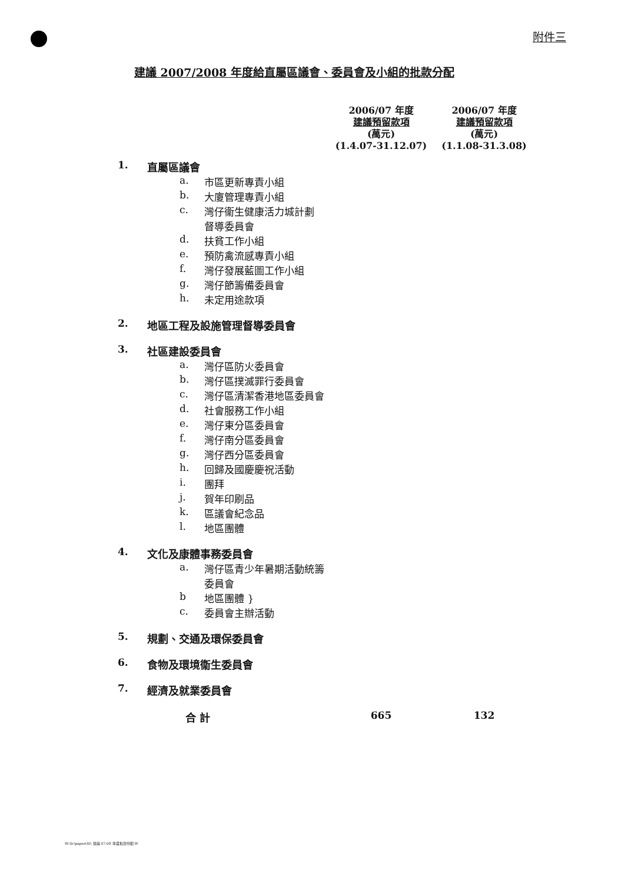附件三
建議 2007/2008 年度給直屬區議會、委員會及小組的批款分配
| | | | 2006/07 年度 建議預留款項 (萬元) (1.4.07-31.12.07) | 2006/07 年度 建議預留款項 (萬元) (1.1.08-31.3.08) |
| --- | --- | --- | --- | --- |
| 1. | 直屬區議會 | | | |
| | a. | 市區更新專責小組 | | |
| | b. | 大廈管理專責小組 | | |
| | c. | 灣仔衞生健康活力城計劃 督導委員會 | | |
| | d. | 扶貧工作小組 | | |
| | e. | 預防禽流感專責小組 | | |
| | f. | 灣仔發展藍圖工作小組 | | |
| | g. | 灣仔節籌備委員會 | | |
| | h. | 未定用途款項 | | |
| 2. | 地區工程及設施管理督導委員會 | | | |
| 3. | 社區建設委員會 | | | |
| | a. | 灣仔區防火委員會 | | |
| | b. | 灣仔區撲滅罪行委員會 | | |
| | c. | 灣仔區清潔香港地區委員會 | | |
| | d. | 社會服務工作小組 | | |
| | e. | 灣仔東分區委員會 | | |
| | f. | 灣仔南分區委員會 | | |
| | g. | 灣仔西分區委員會 | | |
| | h. | 回歸及國慶慶祝活動 | | |
| | i. | 團拜 | | |
| | j. | 賀年印刷品 | | |
| | k. | 區議會紀念品 | | |
| | l. | 地區團體 | | |
| 4. | 文化及康體事務委員會 | | | |
| | a. | 灣仔區青少年暑期活動統籌 委員會 | | |
| | b | 地區團體 } | | |
| | c. | 委員會主辦活動 | | |
| 5. | 規劃、交通及環保委員會 | | | |
| 6. | 食物及環境衞生委員會 | | | |
| 7. | 經濟及就業委員會 | | | |
| | 合 計 | | 665 | 132 |
W:\Ic\paper(8)\ 建議 07-08 年度批款分配.W